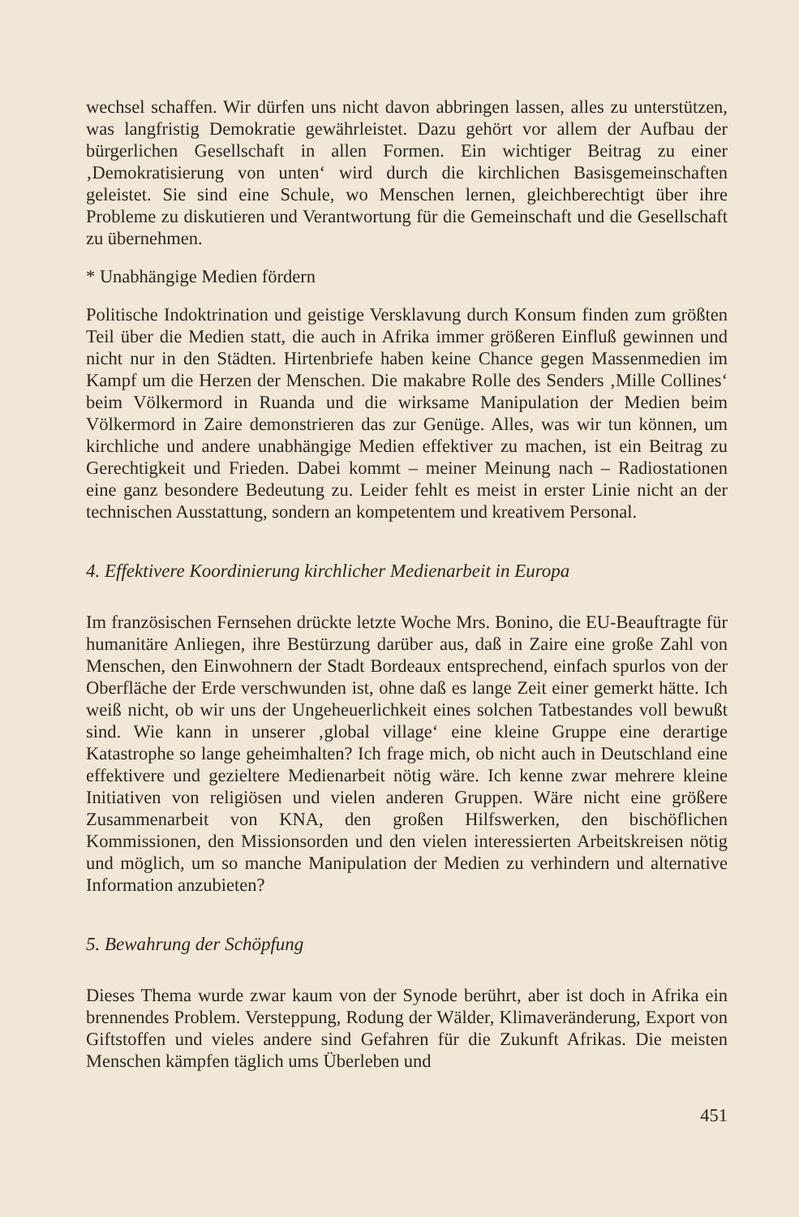wechsel schaffen. Wir dürfen uns nicht davon abbringen lassen, alles zu unterstützen, was langfristig Demokratie gewährleistet. Dazu gehört vor allem der Aufbau der bürgerlichen Gesellschaft in allen Formen. Ein wichtiger Beitrag zu einer ‚Demokratisierung von unten‘ wird durch die kirchlichen Basisgemeinschaften geleistet. Sie sind eine Schule, wo Menschen lernen, gleichberechtigt über ihre Probleme zu diskutieren und Verantwortung für die Gemeinschaft und die Gesellschaft zu übernehmen.
* Unabhängige Medien fördern
Politische Indoktrination und geistige Versklavung durch Konsum finden zum größten Teil über die Medien statt, die auch in Afrika immer größeren Einfluß gewinnen und nicht nur in den Städten. Hirtenbriefe haben keine Chance gegen Massenmedien im Kampf um die Herzen der Menschen. Die makabre Rolle des Senders ‚Mille Collines‘ beim Völkermord in Ruanda und die wirksame Manipulation der Medien beim Völkermord in Zaire demonstrieren das zur Genüge. Alles, was wir tun können, um kirchliche und andere unabhängige Medien effektiver zu machen, ist ein Beitrag zu Gerechtigkeit und Frieden. Dabei kommt – meiner Meinung nach – Radiostationen eine ganz besondere Bedeutung zu. Leider fehlt es meist in erster Linie nicht an der technischen Ausstattung, sondern an kompetentem und kreativem Personal.
4. Effektivere Koordinierung kirchlicher Medienarbeit in Europa
Im französischen Fernsehen drückte letzte Woche Mrs. Bonino, die EU-Beauftragte für humanitäre Anliegen, ihre Bestürzung darüber aus, daß in Zaire eine große Zahl von Menschen, den Einwohnern der Stadt Bordeaux entsprechend, einfach spurlos von der Oberfläche der Erde verschwunden ist, ohne daß es lange Zeit einer gemerkt hätte. Ich weiß nicht, ob wir uns der Ungeheuerlichkeit eines solchen Tatbestandes voll bewußt sind. Wie kann in unserer ‚global village‘ eine kleine Gruppe eine derartige Katastrophe so lange geheimhalten? Ich frage mich, ob nicht auch in Deutschland eine effektivere und gezieltere Medienarbeit nötig wäre. Ich kenne zwar mehrere kleine Initiativen von religiösen und vielen anderen Gruppen. Wäre nicht eine größere Zusammenarbeit von KNA, den großen Hilfswerken, den bischöflichen Kommissionen, den Missionsorden und den vielen interessierten Arbeitskreisen nötig und möglich, um so manche Manipulation der Medien zu verhindern und alternative Information anzubieten?
5. Bewahrung der Schöpfung
Dieses Thema wurde zwar kaum von der Synode berührt, aber ist doch in Afrika ein brennendes Problem. Versteppung, Rodung der Wälder, Klimaveränderung, Export von Giftstoffen und vieles andere sind Gefahren für die Zukunft Afrikas. Die meisten Menschen kämpfen täglich ums Überleben und
451